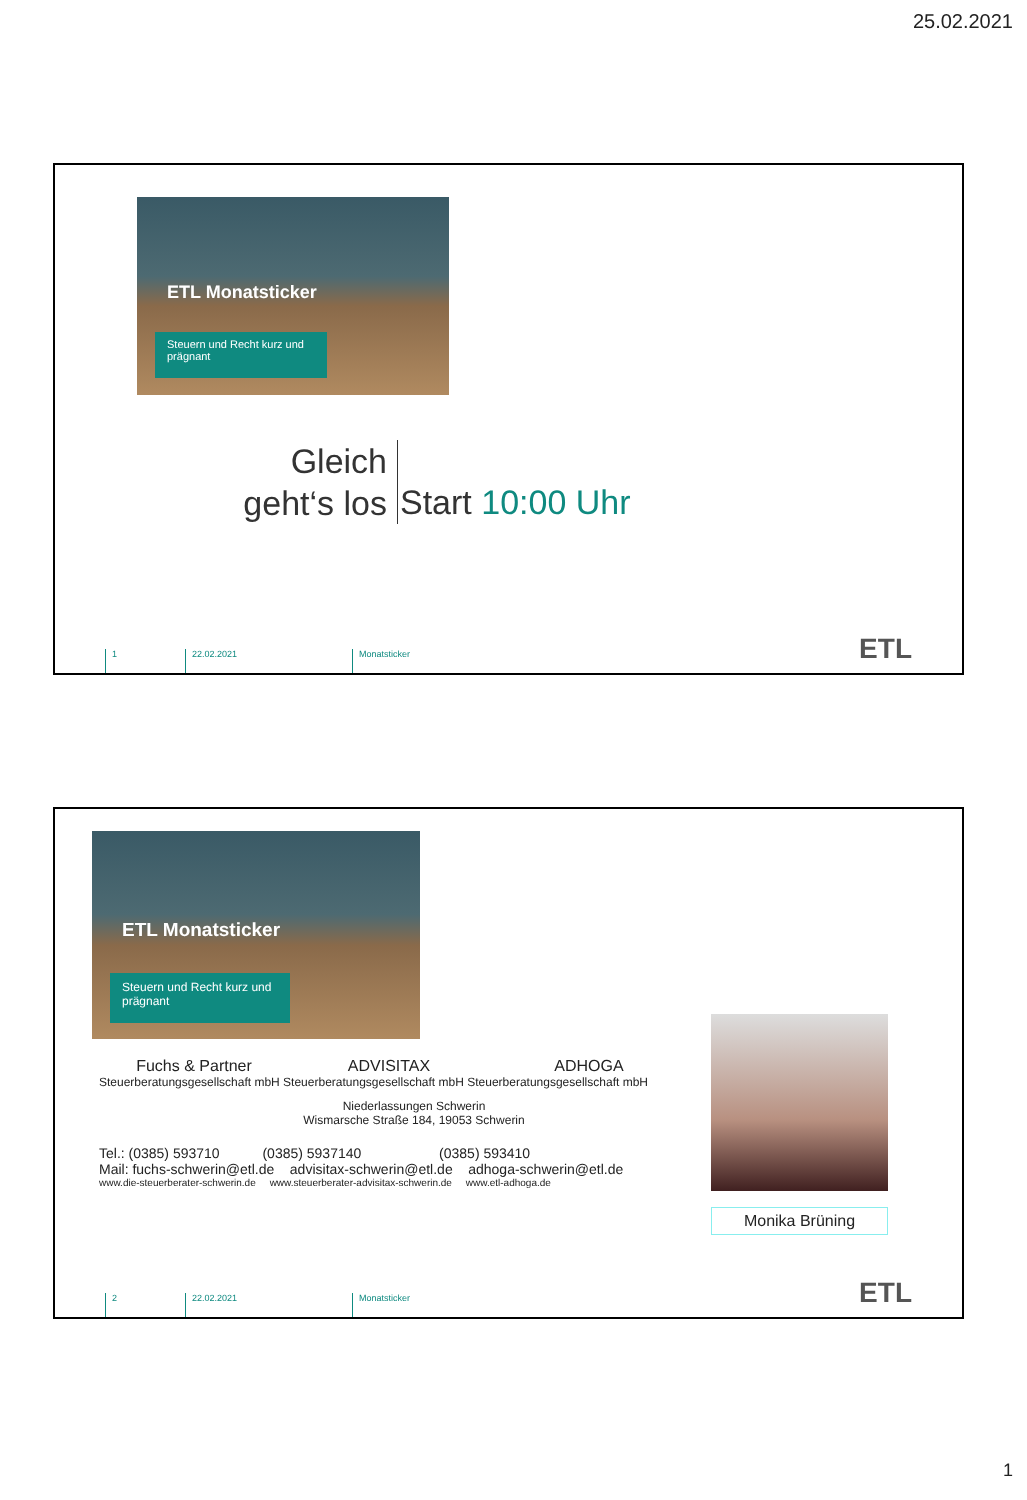25.02.2021
ETL Monatsticker
Steuern und Recht kurz und prägnant
Gleich geht‘s los
Start 10:00 Uhr
1 22.02.2021 Monatsticker
ETL
ETL Monatsticker
Steuern und Recht kurz und prägnant
Monika Brüning
Fuchs & Partner ADVISITAX ADHOGA
Steuerberatungsgesellschaft mbH Steuerberatungsgesellschaft mbH Steuerberatungsgesellschaft mbH
Niederlassungen Schwerin
Wismarsche Straße 184, 19053 Schwerin
Tel.: (0385) 593710 (0385) 5937140 (0385) 593410
Mail: fuchs-schwerin@etl.de advisitax-schwerin@etl.de adhoga-schwerin@etl.de
www.die-steuerberater-schwerin.de www.steuerberater-advisitax-schwerin.de www.etl-adhoga.de
2 22.02.2021 Monatsticker
ETL
1